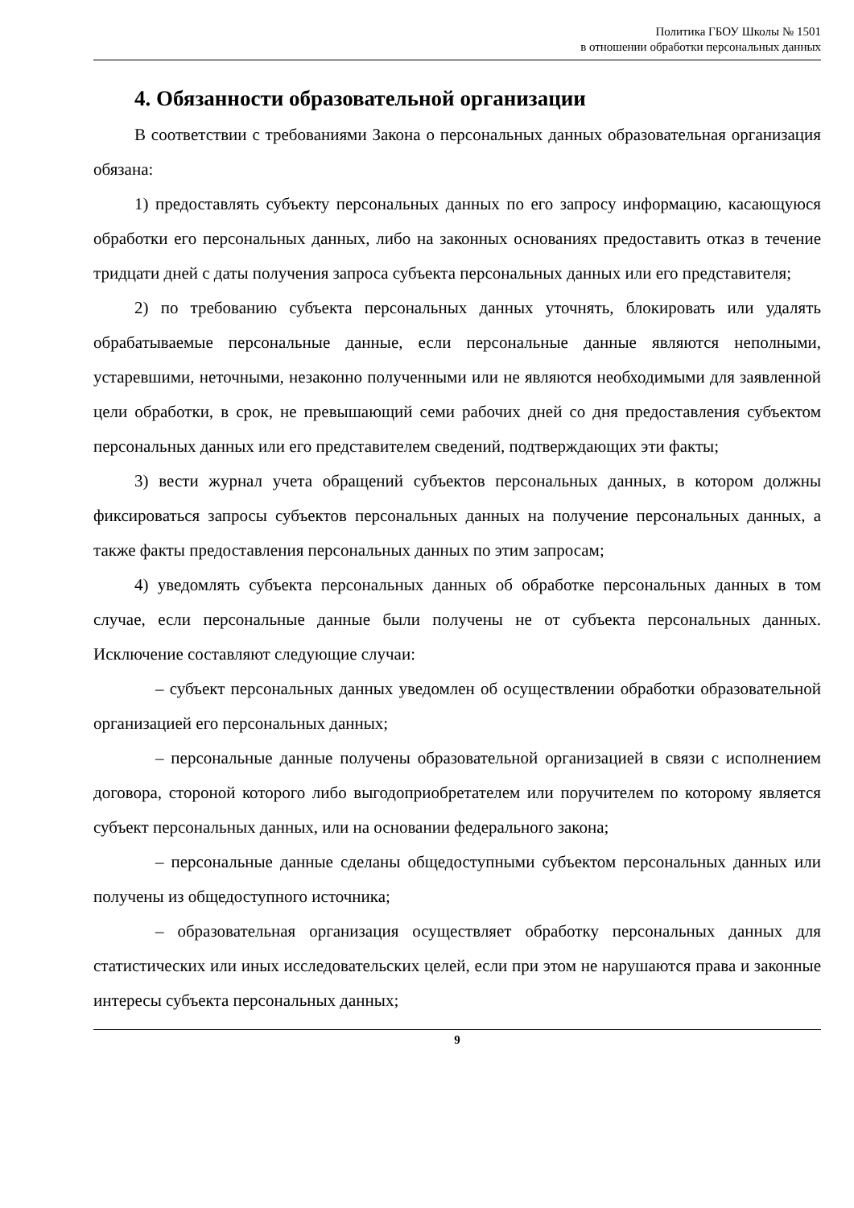Политика ГБОУ Школы № 1501
в отношении обработки персональных данных
4. Обязанности образовательной организации
В соответствии с требованиями Закона о персональных данных образовательная организация обязана:
1) предоставлять субъекту персональных данных по его запросу информацию, касающуюся обработки его персональных данных, либо на законных основаниях предоставить отказ в течение тридцати дней с даты получения запроса субъекта персональных данных или его представителя;
2) по требованию субъекта персональных данных уточнять, блокировать или удалять обрабатываемые персональные данные, если персональные данные являются неполными, устаревшими, неточными, незаконно полученными или не являются необходимыми для заявленной цели обработки, в срок, не превышающий семи рабочих дней со дня предоставления субъектом персональных данных или его представителем сведений, подтверждающих эти факты;
3) вести журнал учета обращений субъектов персональных данных, в котором должны фиксироваться запросы субъектов персональных данных на получение персональных данных, а также факты предоставления персональных данных по этим запросам;
4) уведомлять субъекта персональных данных об обработке персональных данных в том случае, если персональные данные были получены не от субъекта персональных данных. Исключение составляют следующие случаи:
– субъект персональных данных уведомлен об осуществлении обработки образовательной организацией его персональных данных;
– персональные данные получены образовательной организацией в связи с исполнением договора, стороной которого либо выгодоприобретателем или поручителем по которому является субъект персональных данных, или на основании федерального закона;
– персональные данные сделаны общедоступными субъектом персональных данных или получены из общедоступного источника;
– образовательная организация осуществляет обработку персональных данных для статистических или иных исследовательских целей, если при этом не нарушаются права и законные интересы субъекта персональных данных;
9